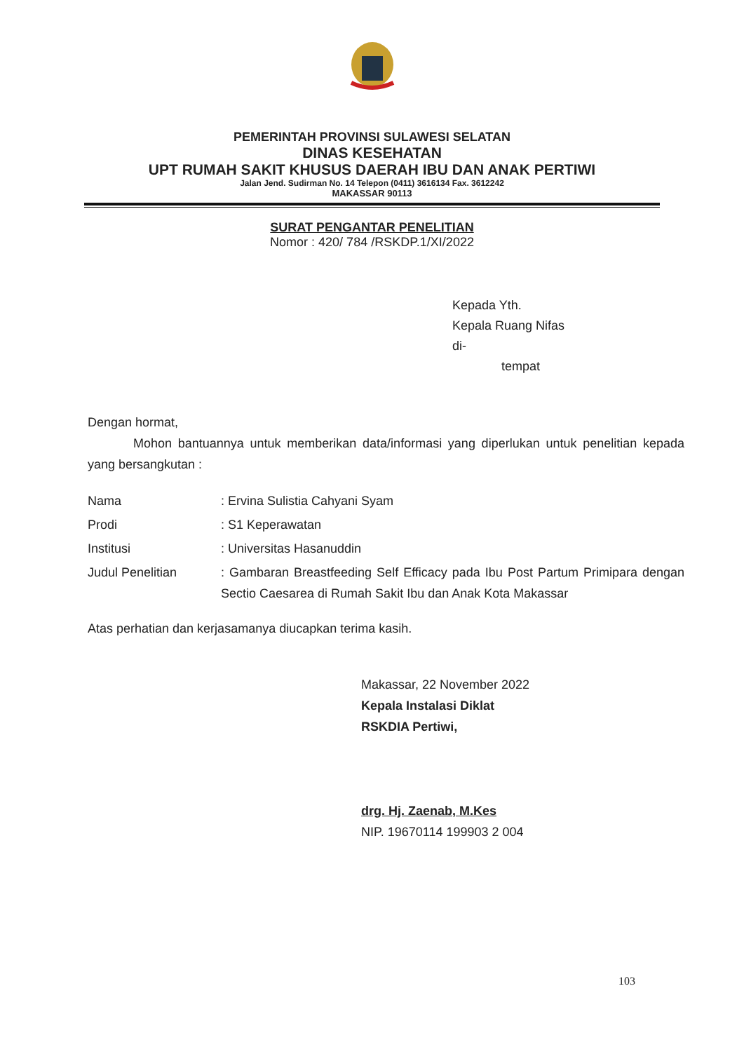PEMERINTAH PROVINSI SULAWESI SELATAN
DINAS KESEHATAN
UPT RUMAH SAKIT KHUSUS DAERAH IBU DAN ANAK PERTIWI
Jalan Jend. Sudirman No. 14 Telepon (0411) 3616134 Fax. 3612242
MAKASSAR 90113
SURAT PENGANTAR PENELITIAN
Nomor : 420/ 784 /RSKDP.1/XI/2022
Kepada Yth.
Kepala Ruang Nifas
di-
tempat
Dengan hormat,
Mohon bantuannya untuk memberikan data/informasi yang diperlukan untuk penelitian kepada yang bersangkutan :
| Nama | : Ervina Sulistia Cahyani Syam |
| Prodi | : S1 Keperawatan |
| Institusi | : Universitas Hasanuddin |
| Judul Penelitian | : Gambaran Breastfeeding Self Efficacy pada Ibu Post Partum Primipara dengan Sectio Caesarea di Rumah Sakit Ibu dan Anak Kota Makassar |
Atas perhatian dan kerjasamanya diucapkan terima kasih.
Makassar, 22 November 2022
Kepala Instalasi Diklat
RSKDIA Pertiwi,
drg. Hj. Zaenab, M.Kes
NIP. 19670114 199903 2 004
103